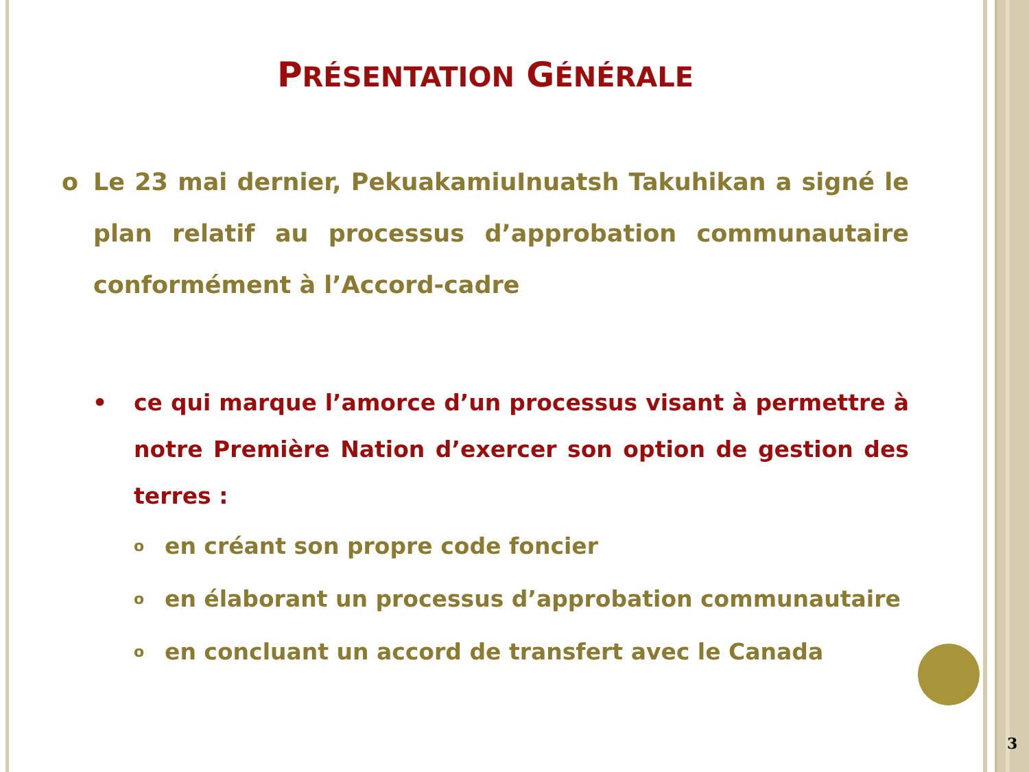PRÉSENTATION GÉNÉRALE
o Le 23 mai dernier, PekuakamiuInuatsh Takuhikan a signé le plan relatif au processus d’approbation communautaire conformément à l’Accord-cadre
• ce qui marque l’amorce d’un processus visant à permettre à notre Première Nation d’exercer son option de gestion des terres :
o en créant son propre code foncier
o en élaborant un processus d’approbation communautaire
o en concluant un accord de transfert avec le Canada
3